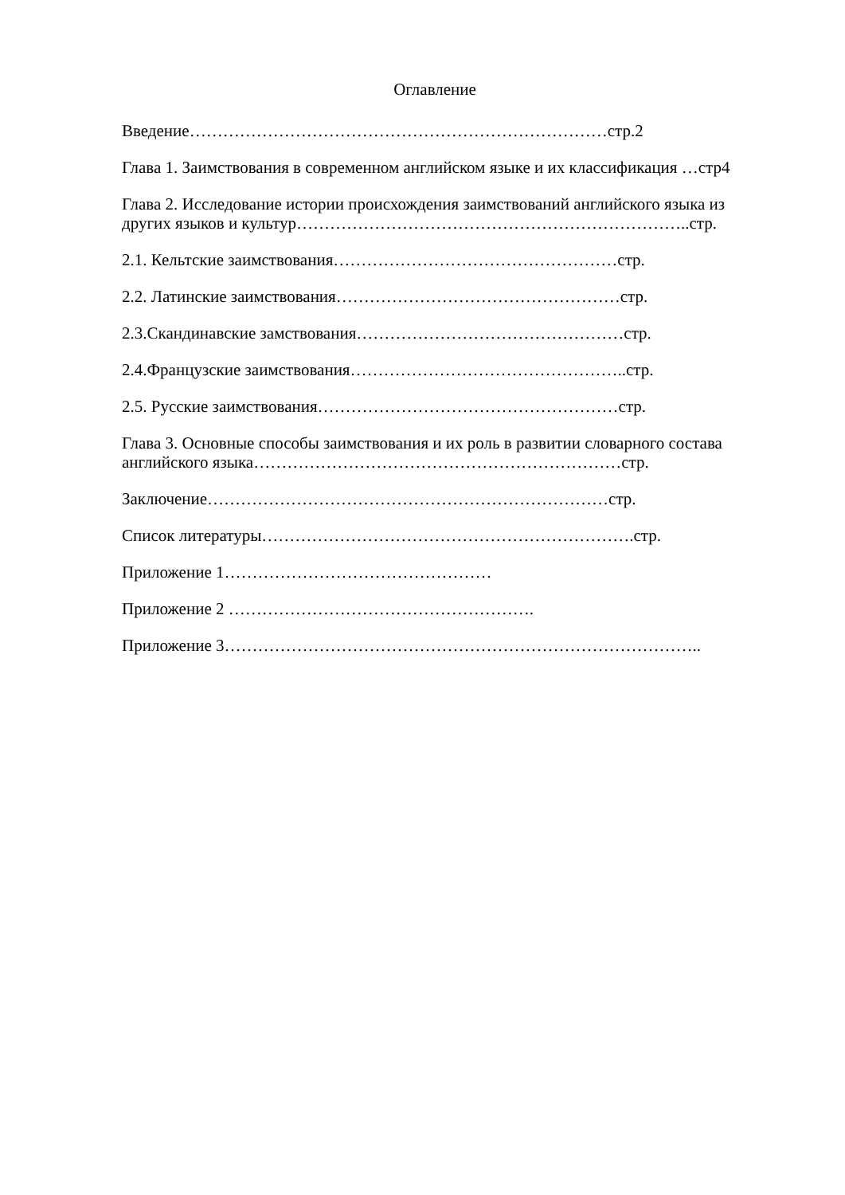Оглавление
Введение…………………………………………………………………стр.2
Глава 1. Заимствования в современном английском языке и их классификация …стр4
Глава 2. Исследование истории происхождения заимствований английского языка из
других языков и культур……………………………………………………………..стр.
2.1. Кельтские заимствования……………………………………………стр.
2.2. Латинские заимствования……………………………………………стр.
2.3.Скандинавские замствования…………………………………………стр.
2.4.Французские заимствования…………………………………………..стр.
2.5. Русские заимствования………………………………………………стр.
Глава 3. Основные способы заимствования и их роль в развитии словарного состава
английского языка…………………………………………………………стр.
Заключение………………………………………………………………стр.
Список литературы………………………………………………………….стр.
Приложение 1…………………………………………
Приложение 2 ……………………………………………….
Приложение 3…………………………………………………………………………..